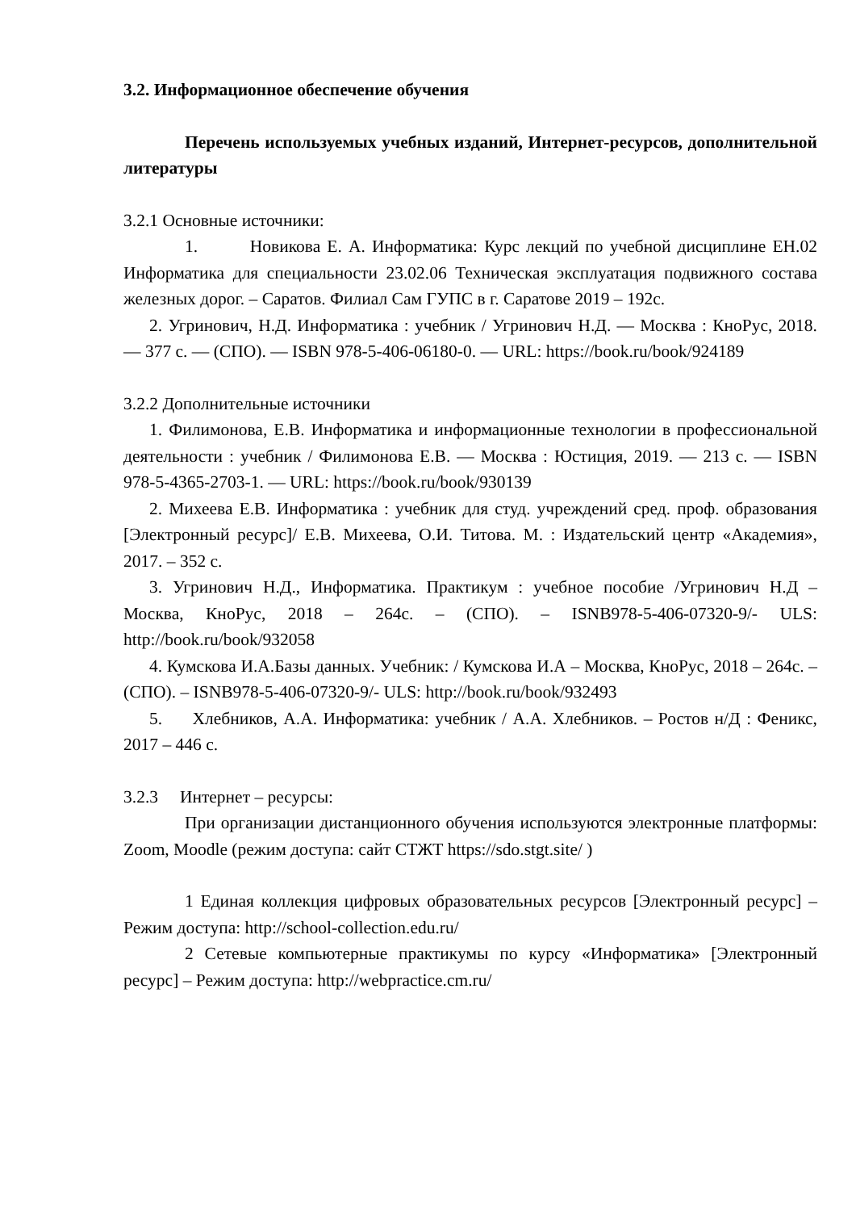3.2. Информационное обеспечение обучения
Перечень используемых учебных изданий, Интернет-ресурсов, дополнительной литературы
3.2.1 Основные источники:
1. Новикова Е. А. Информатика: Курс лекций по учебной дисциплине ЕН.02 Информатика для специальности 23.02.06 Техническая эксплуатация подвижного состава железных дорог. – Саратов. Филиал Сам ГУПС в г. Саратове 2019 – 192с.
2. Угринович, Н.Д. Информатика : учебник / Угринович Н.Д. — Москва : КноРус, 2018. — 377 с. — (СПО). — ISBN 978-5-406-06180-0. — URL: https://book.ru/book/924189
3.2.2 Дополнительные источники
1. Филимонова, Е.В. Информатика и информационные технологии в профессиональной деятельности : учебник / Филимонова Е.В. — Москва : Юстиция, 2019. — 213 с. — ISBN 978-5-4365-2703-1. — URL: https://book.ru/book/930139
2. Михеева Е.В. Информатика : учебник для студ. учреждений сред. проф. образования [Электронный ресурс]/ Е.В. Михеева, О.И. Титова. М. : Издательский центр «Академия», 2017. – 352 с.
3. Угринович Н.Д., Информатика. Практикум : учебное пособие /Угринович Н.Д – Москва, КноРус, 2018 – 264с. – (СПО). – ISNB978-5-406-07320-9/- ULS: http://book.ru/book/932058
4. Кумскова И.А.Базы данных. Учебник: / Кумскова И.А – Москва, КноРус, 2018 – 264с. – (СПО). – ISNB978-5-406-07320-9/- ULS: http://book.ru/book/932493
5. Хлебников, А.А. Информатика: учебник / А.А. Хлебников. – Ростов н/Д : Феникс, 2017 – 446 с.
3.2.3 Интернет – ресурсы:
При организации дистанционного обучения используются электронные платформы: Zoom, Moodle (режим доступа: сайт СТЖТ https://sdo.stgt.site/ )
1 Единая коллекция цифровых образовательных ресурсов [Электронный ресурс] – Режим доступа: http://school-collection.edu.ru/
2 Сетевые компьютерные практикумы по курсу «Информатика» [Электронный ресурс] – Режим доступа: http://webpractice.cm.ru/